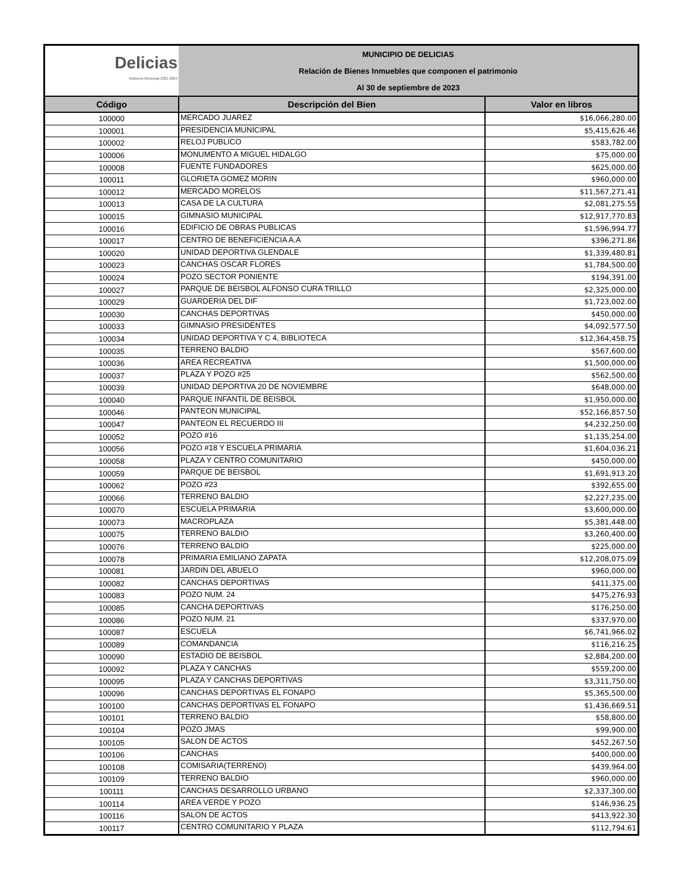| Delicias Gobierno Municipal 2021-2024 | MUNICIPIO DE DELICIAS | |
| | Relación de Bienes Inmuebles que componen el patrimonio | |
| | Al 30 de septiembre de 2023 | |
| Código | Descripción del Bien | Valor en libros |
| 100000 | MERCADO JUAREZ | $16,066,280.00 |
| 100001 | PRESIDENCIA MUNICIPAL | $5,415,626.46 |
| 100002 | RELOJ PUBLICO | $583,782.00 |
| 100006 | MONUMENTO A MIGUEL HIDALGO | $75,000.00 |
| 100008 | FUENTE FUNDADORES | $625,000.00 |
| 100011 | GLORIETA GOMEZ MORIN | $960,000.00 |
| 100012 | MERCADO MORELOS | $11,567,271.41 |
| 100013 | CASA DE LA CULTURA | $2,081,275.55 |
| 100015 | GIMNASIO MUNICIPAL | $12,917,770.83 |
| 100016 | EDIFICIO DE OBRAS PUBLICAS | $1,596,994.77 |
| 100017 | CENTRO DE BENEFICIENCIA A.A | $396,271.86 |
| 100020 | UNIDAD DEPORTIVA GLENDALE | $1,339,480.81 |
| 100023 | CANCHAS OSCAR FLORES | $1,784,500.00 |
| 100024 | POZO SECTOR PONIENTE | $194,391.00 |
| 100027 | PARQUE DE BEISBOL ALFONSO CURA TRILLO | $2,325,000.00 |
| 100029 | GUARDERIA DEL DIF | $1,723,002.00 |
| 100030 | CANCHAS DEPORTIVAS | $450,000.00 |
| 100033 | GIMNASIO PRESIDENTES | $4,092,577.50 |
| 100034 | UNIDAD DEPORTIVA Y C 4, BIBLIOTECA | $12,364,458.75 |
| 100035 | TERRENO BALDIO | $567,600.00 |
| 100036 | AREA RECREATIVA | $1,500,000.00 |
| 100037 | PLAZA Y POZO #25 | $562,500.00 |
| 100039 | UNIDAD DEPORTIVA 20 DE NOVIEMBRE | $648,000.00 |
| 100040 | PARQUE INFANTIL DE BEISBOL | $1,950,000.00 |
| 100046 | PANTEON MUNICIPAL | $52,166,857.50 |
| 100047 | PANTEON EL RECUERDO III | $4,232,250.00 |
| 100052 | POZO #16 | $1,135,254.00 |
| 100056 | POZO #18 Y ESCUELA PRIMARIA | $1,604,036.21 |
| 100058 | PLAZA Y CENTRO COMUNITARIO | $450,000.00 |
| 100059 | PARQUE DE BEISBOL | $1,691,913.20 |
| 100062 | POZO #23 | $392,655.00 |
| 100066 | TERRENO BALDIO | $2,227,235.00 |
| 100070 | ESCUELA PRIMARIA | $3,600,000.00 |
| 100073 | MACROPLAZA | $5,381,448.00 |
| 100075 | TERRENO BALDIO | $3,260,400.00 |
| 100076 | TERRENO BALDIO | $225,000.00 |
| 100078 | PRIMARIA EMILIANO ZAPATA | $12,208,075.09 |
| 100081 | JARDIN DEL ABUELO | $960,000.00 |
| 100082 | CANCHAS DEPORTIVAS | $411,375.00 |
| 100083 | POZO NUM. 24 | $475,276.93 |
| 100085 | CANCHA DEPORTIVAS | $176,250.00 |
| 100086 | POZO NUM. 21 | $337,970.00 |
| 100087 | ESCUELA | $6,741,966.02 |
| 100089 | COMANDANCIA | $116,216.25 |
| 100090 | ESTADIO DE BEISBOL | $2,884,200.00 |
| 100092 | PLAZA Y CANCHAS | $559,200.00 |
| 100095 | PLAZA Y CANCHAS DEPORTIVAS | $3,311,750.00 |
| 100096 | CANCHAS DEPORTIVAS EL FONAPO | $5,365,500.00 |
| 100100 | CANCHAS DEPORTIVAS EL FONAPO | $1,436,669.51 |
| 100101 | TERRENO BALDIO | $58,800.00 |
| 100104 | POZO JMAS | $99,900.00 |
| 100105 | SALON DE ACTOS | $452,267.50 |
| 100106 | CANCHAS | $400,000.00 |
| 100108 | COMISARIA(TERRENO) | $439,964.00 |
| 100109 | TERRENO BALDIO | $960,000.00 |
| 100111 | CANCHAS DESARROLLO URBANO | $2,337,300.00 |
| 100114 | AREA VERDE Y POZO | $146,936.25 |
| 100116 | SALON DE ACTOS | $413,922.30 |
| 100117 | CENTRO COMUNITARIO Y PLAZA | $112,794.61 |